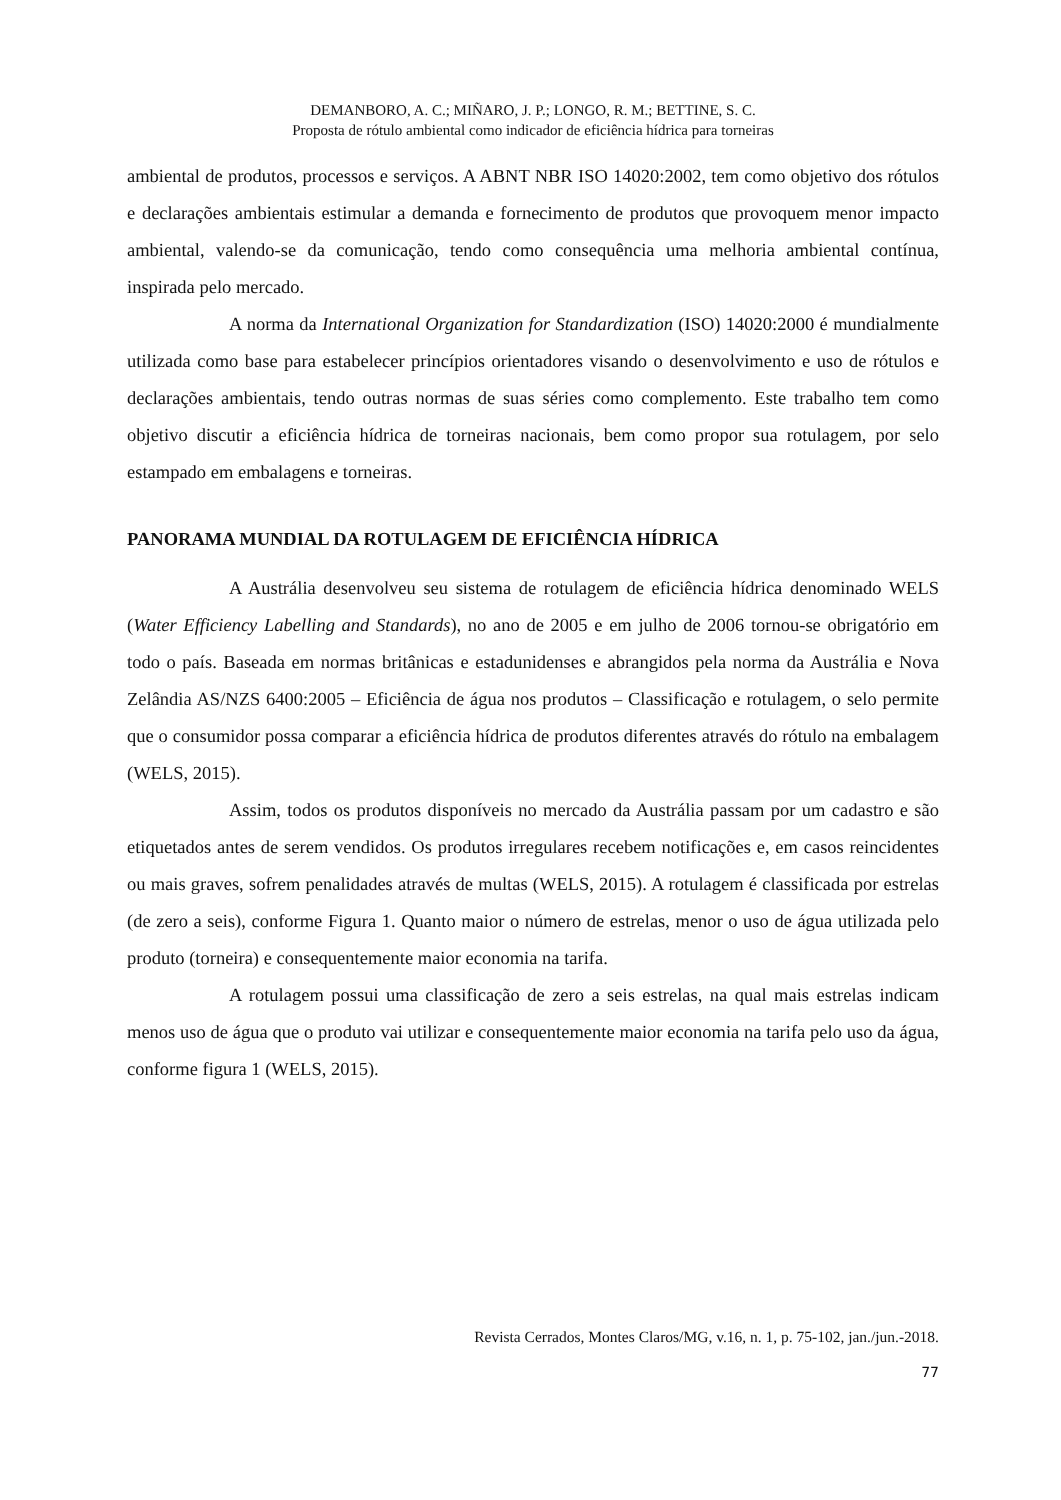DEMANBORO, A. C.; MIÑARO, J. P.; LONGO, R. M.; BETTINE, S. C.
Proposta de rótulo ambiental como indicador de eficiência hídrica para torneiras
ambiental de produtos, processos e serviços. A ABNT NBR ISO 14020:2002, tem como objetivo dos rótulos e declarações ambientais estimular a demanda e fornecimento de produtos que provoquem menor impacto ambiental, valendo-se da comunicação, tendo como consequência uma melhoria ambiental contínua, inspirada pelo mercado.
A norma da International Organization for Standardization (ISO) 14020:2000 é mundialmente utilizada como base para estabelecer princípios orientadores visando o desenvolvimento e uso de rótulos e declarações ambientais, tendo outras normas de suas séries como complemento. Este trabalho tem como objetivo discutir a eficiência hídrica de torneiras nacionais, bem como propor sua rotulagem, por selo estampado em embalagens e torneiras.
PANORAMA MUNDIAL DA ROTULAGEM DE EFICIÊNCIA HÍDRICA
A Austrália desenvolveu seu sistema de rotulagem de eficiência hídrica denominado WELS (Water Efficiency Labelling and Standards), no ano de 2005 e em julho de 2006 tornou-se obrigatório em todo o país. Baseada em normas britânicas e estadunidenses e abrangidos pela norma da Austrália e Nova Zelândia AS/NZS 6400:2005 – Eficiência de água nos produtos – Classificação e rotulagem, o selo permite que o consumidor possa comparar a eficiência hídrica de produtos diferentes através do rótulo na embalagem (WELS, 2015).
Assim, todos os produtos disponíveis no mercado da Austrália passam por um cadastro e são etiquetados antes de serem vendidos. Os produtos irregulares recebem notificações e, em casos reincidentes ou mais graves, sofrem penalidades através de multas (WELS, 2015). A rotulagem é classificada por estrelas (de zero a seis), conforme Figura 1. Quanto maior o número de estrelas, menor o uso de água utilizada pelo produto (torneira) e consequentemente maior economia na tarifa.
A rotulagem possui uma classificação de zero a seis estrelas, na qual mais estrelas indicam menos uso de água que o produto vai utilizar e consequentemente maior economia na tarifa pelo uso da água, conforme figura 1 (WELS, 2015).
Revista Cerrados, Montes Claros/MG, v.16, n. 1, p. 75-102, jan./jun.-2018.
77